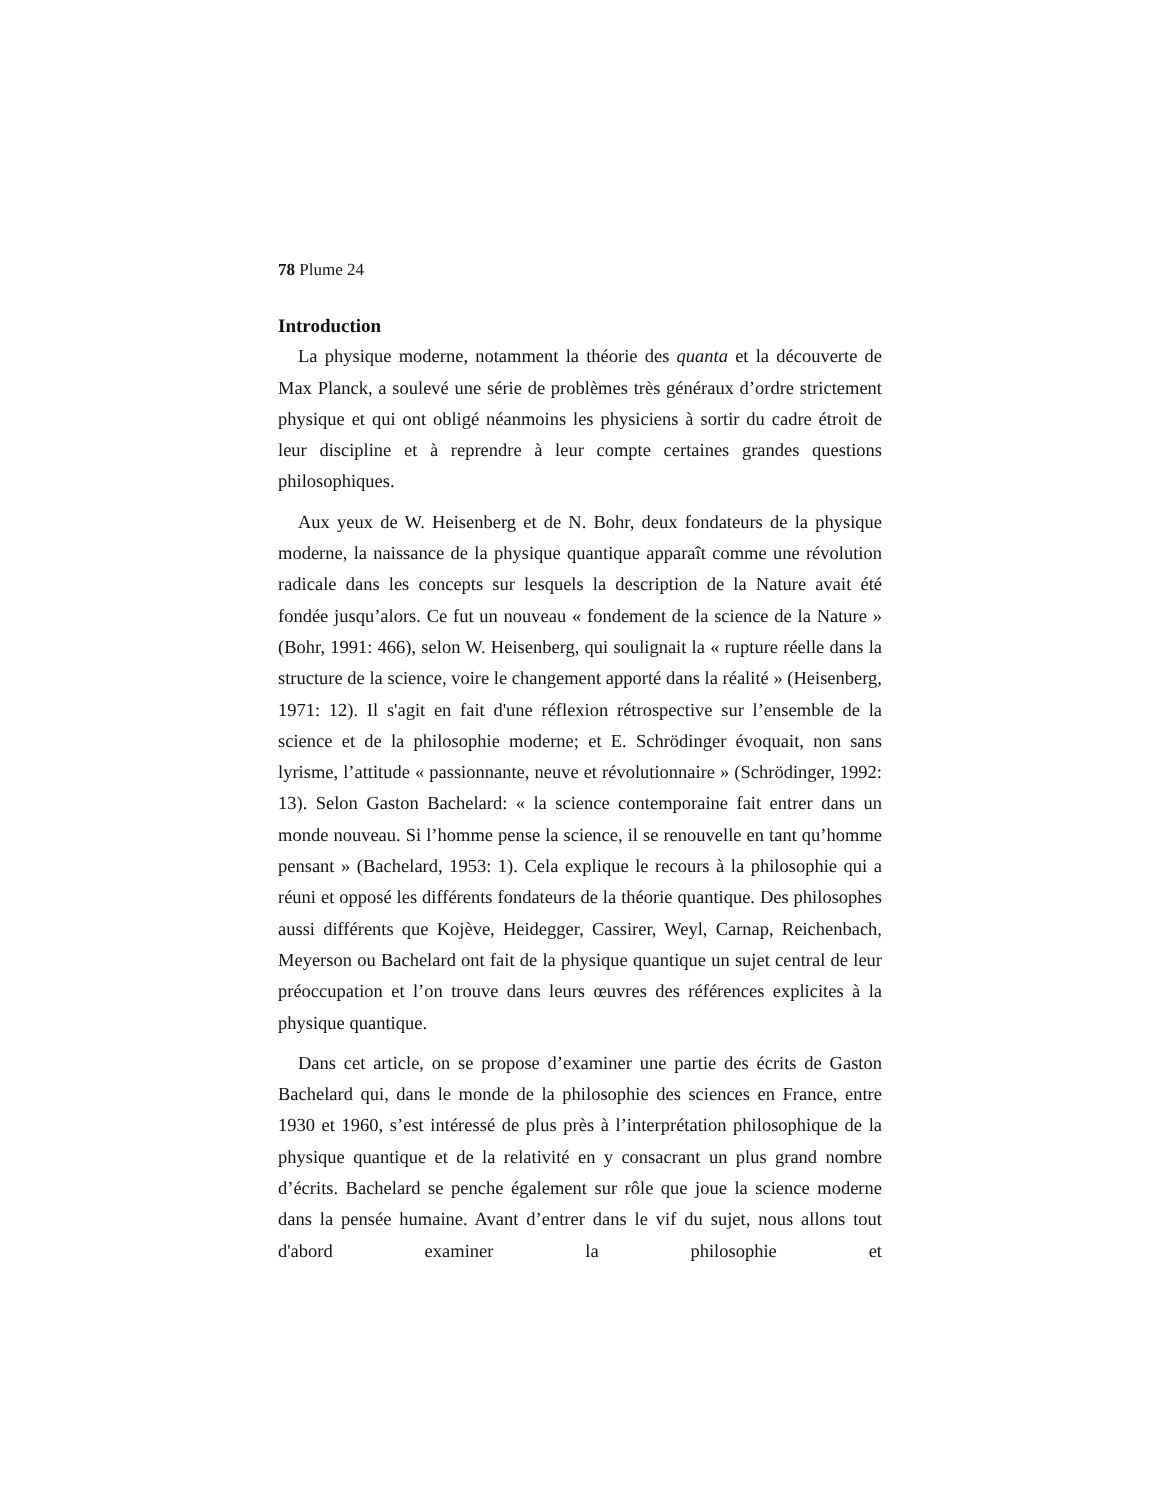78 Plume 24
Introduction
La physique moderne, notamment la théorie des quanta et la découverte de Max Planck, a soulevé une série de problèmes très généraux d’ordre strictement physique et qui ont obligé néanmoins les physiciens à sortir du cadre étroit de leur discipline et à reprendre à leur compte certaines grandes questions philosophiques.
Aux yeux de W. Heisenberg et de N. Bohr, deux fondateurs de la physique moderne, la naissance de la physique quantique apparaît comme une révolution radicale dans les concepts sur lesquels la description de la Nature avait été fondée jusqu’alors. Ce fut un nouveau « fondement de la science de la Nature » (Bohr, 1991: 466), selon W. Heisenberg, qui soulignait la « rupture réelle dans la structure de la science, voire le changement apporté dans la réalité » (Heisenberg, 1971: 12). Il s'agit en fait d'une réflexion rétrospective sur l’ensemble de la science et de la philosophie moderne; et E. Schrödinger évoquait, non sans lyrisme, l’attitude « passionnante, neuve et révolutionnaire » (Schrödinger, 1992: 13). Selon Gaston Bachelard: « la science contemporaine fait entrer dans un monde nouveau. Si l’homme pense la science, il se renouvelle en tant qu’homme pensant » (Bachelard, 1953: 1). Cela explique le recours à la philosophie qui a réuni et opposé les différents fondateurs de la théorie quantique. Des philosophes aussi différents que Kojève, Heidegger, Cassirer, Weyl, Carnap, Reichenbach, Meyerson ou Bachelard ont fait de la physique quantique un sujet central de leur préoccupation et l’on trouve dans leurs œuvres des références explicites à la physique quantique.
Dans cet article, on se propose d’examiner une partie des écrits de Gaston Bachelard qui, dans le monde de la philosophie des sciences en France, entre 1930 et 1960, s’est intéressé de plus près à l’interprétation philosophique de la physique quantique et de la relativité en y consacrant un plus grand nombre d’écrits. Bachelard se penche également sur rôle que joue la science moderne dans la pensée humaine. Avant d’entrer dans le vif du sujet, nous allons tout d'abord examiner la philosophie et